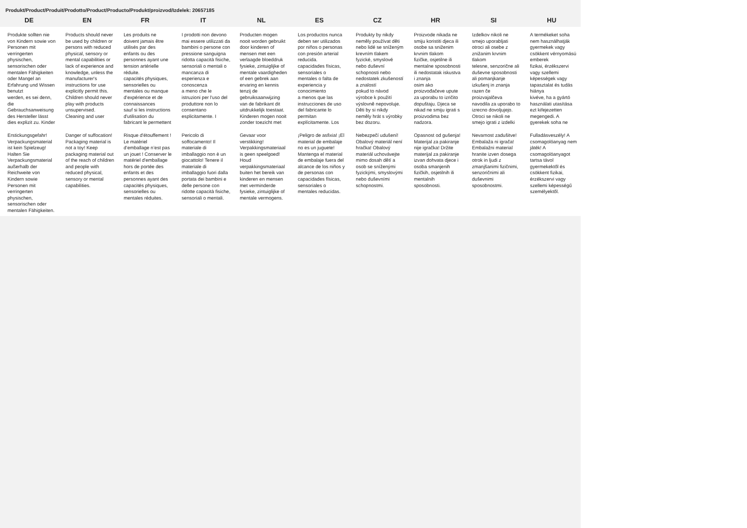Produkt/Product/Produit/Prodotto/Product/Producto/Produkt/proizvod/Izdelek: 20657185
| DE | EN | FR | IT | NL | ES | CZ | HR | SI | HU |
| --- | --- | --- | --- | --- | --- | --- | --- | --- | --- |
| Produkte sollten nie von Kindern sowie von Personen mit verringerten physischen, sensorischen oder mentalen Fähigkeiten oder Mangel an Erfahrung und Wissen benutzt werden, es sei denn, die Gebrauchsanweisung des Hersteller lässt dies explizit zu. Kinder | Products should never be used by children or persons with reduced physical, sensory or mental capabilities or lack of experience and knowledge, unless the manufacturer's instructions for use explicitly permit this. Children should never play with products unsupervised. Cleaning and user | Les produits ne doivent jamais être utilisés par des enfants ou des personnes ayant une tension artérielle réduite. capacités physiques, sensorielles ou mentales ou manque d’expérience et de connaissances sauf si les instructions d'utilisation du fabricant le permettent | I prodotti non devono mai essere utilizzati da bambini o persone con pressione sanguigna ridotta capacità fisiche, sensoriali o mentali o mancanza di esperienza e conoscenza a meno che le istruzioni per l'uso del produttore non lo consentano esplicitamente. I | Producten mogen nooit worden gebruikt door kinderen of mensen met een verlaagde bloeddruk fysieke, zintuiglijke of mentale vaardigheden of een gebrek aan ervaring en kennis tenzij de gebruiksaanwijzing van de fabrikant dit uitdrukkelijk toestaat. Kinderen mogen nooit zonder toezicht met | Los productos nunca deben ser utilizados por niños o personas con presión arterial reducida. capacidades físicas, sensoriales o mentales o falta de experiencia y conocimiento a menos que las instrucciones de uso del fabricante lo permitan explícitamente. Los | Produkty by nikdy neměly používat děti nebo lidé se sníženým krevním tlakem fyzické, smyslové nebo duševní schopnosti nebo nedostatek zkušeností a znalostí pokud to návod výrobce k použití výslovně nepovoluje. Děti by si nikdy neměly hrát s výrobky bez dozoru. | Proizvode nikada ne smiju koristiti djeca ili osobe sa sniženim krvnim tlakom fizičke, osjetilne ili mentalne sposobnosti ili nedostatak iskustva i znanja osim ako proizvođačeve upute za uporabu to izričito dopuštaju. Djeca se nikad ne smiju igrati s proizvodima bez nadzora. | Izdelkov nikoli ne smejo uporabljati otroci ali osebe z znižanim krvnim tlakom telesne, senzorične ali duševne sposobnosti ali pomanjkanje izkušenj in znanja razen če proizvajalčeva navodila za uporabo to izrecno dovoljujejo. Otroci se nikoli ne smejo igrati z izdelki | A termékeket soha nem használhatják gyermekek vagy csökkent vérnyomású emberek fizikai, érzékszervi vagy szellemi képességek vagy tapasztalat és tudás hiánya kivéve, ha a gyártó használati utasítása ezt kifejezetten megengedi. A gyerekek soha ne |
| Erstickungsgefahr! Verpackungsmaterial ist kein Spielzeug! Halten Sie Verpackungsmaterial außerhalb der Reichweite von Kindern sowie Personen mit verringerten physischen, sensorischen oder mentalen Fähigkeiten. | Danger of suffocation! Packaging material is not a toy! Keep packaging material out of the reach of children and people with reduced physical, sensory or mental capabilities. | Risque d'étouffement ! Le matériel d’emballage n’est pas un jouet ! Conserver le matériel d'emballage hors de portée des enfants et des personnes ayant des capacités physiques, sensorielles ou mentales réduites. | Pericolo di soffocamento! Il materiale di imballaggio non è un giocattolo! Tenere il materiale di imballaggio fuori dalla portata dei bambini e delle persone con ridotte capacità fisiche, sensoriali o mentali. | Gevaar voor verstikking! Verpakkingsmateriaal is geen speelgoed! Houd verpakkingsmateriaal buiten het bereik van kinderen en mensen met verminderde fysieke, zintuiglijke of mentale vermogens. | ¡Peligro de asfixia! ¡El material de embalaje no es un juguete! Mantenga el material de embalaje fuera del alcance de los niños y de personas con capacidades físicas, sensoriales o mentales reducidas. | Nebezpečí udušení! Obalový materiál není hračka! Obalový materiál uchovávejte mimo dosah dětí a osob se sníženými fyzickými, smyslovými nebo duševními schopnostmi. | Opasnost od gušenja! Materijal za pakiranje nije igračka! Držite materijal za pakiranje izvan dohvata djece i osoba smanjenih fizičkih, osjetilnih ili mentalnih sposobnosti. | Nevarnost zadušitve! Embalaža ni igrača! Embalažni material hranite izven dosega otrok in ljudi z zmanjšanimi fizičnimi, senzoričnimi ali duševnimi sposobnostmi. | Fulladásveszély! A csomagolóanyag nem játék! A csomagolóanyagot tartsa távol gyermekektől és csökkent fizikai, érzékszervi vagy szellemi képességű személyektől. |